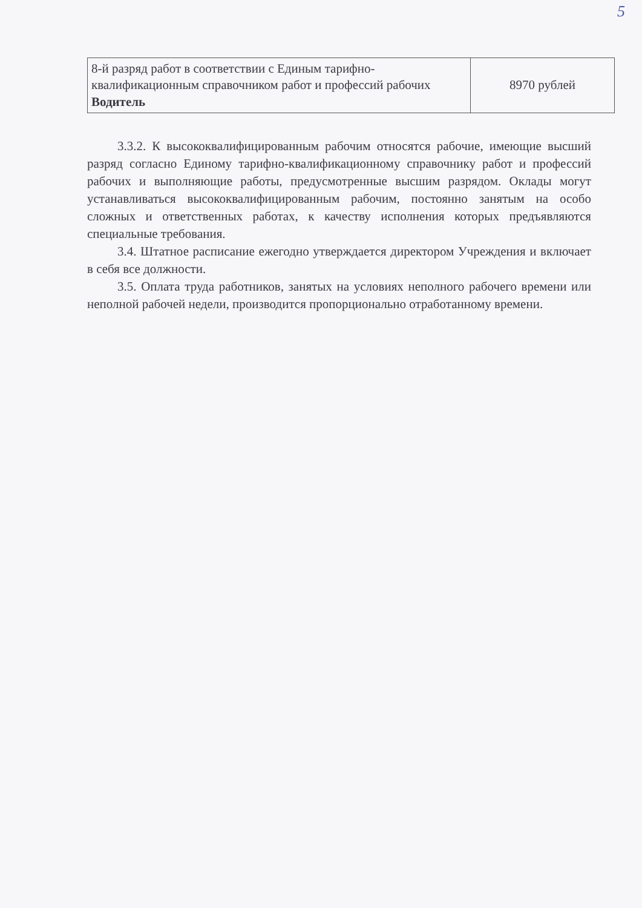5
| 8-й разряд работ в соответствии с Единым тарифно-квалификационным справочником работ и профессий рабочих Водитель | 8970 рублей |
3.3.2. К высококвалифицированным рабочим относятся рабочие, имеющие высший разряд согласно Единому тарифно-квалификационному справочнику работ и профессий рабочих и выполняющие работы, предусмотренные высшим разрядом. Оклады могут устанавливаться высококвалифицированным рабочим, постоянно занятым на особо сложных и ответственных работах, к качеству исполнения которых предъявляются специальные требования.
3.4. Штатное расписание ежегодно утверждается директором Учреждения и включает в себя все должности.
3.5. Оплата труда работников, занятых на условиях неполного рабочего времени или неполной рабочей недели, производится пропорционально отработанному времени.